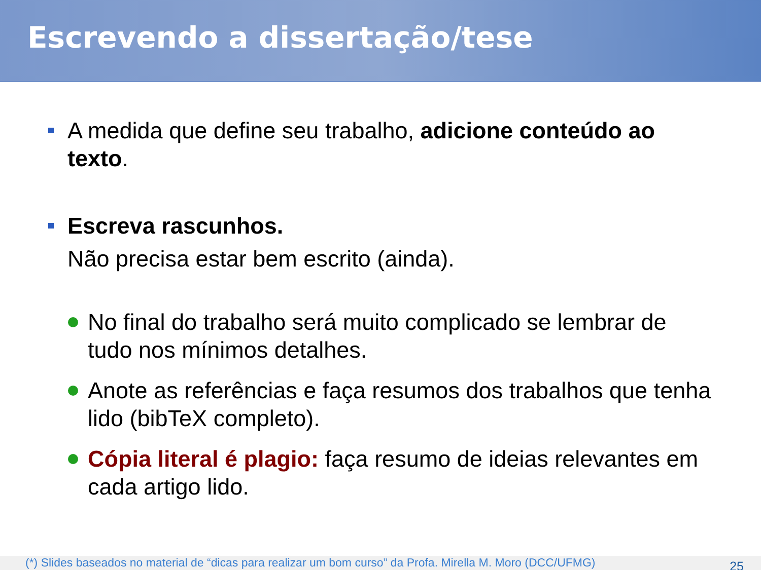Escrevendo a dissertação/tese
A medida que define seu trabalho, adicione conteúdo ao texto.
Escreva rascunhos.
Não precisa estar bem escrito (ainda).
No final do trabalho será muito complicado se lembrar de tudo nos mínimos detalhes.
Anote as referências e faça resumos dos trabalhos que tenha lido (bibTeX completo).
Cópia literal é plagio: faça resumo de ideias relevantes em cada artigo lido.
(*) Slides baseados no material de “dicas para realizar um bom curso” da Profa. Mirella M. Moro (DCC/UFMG)
25